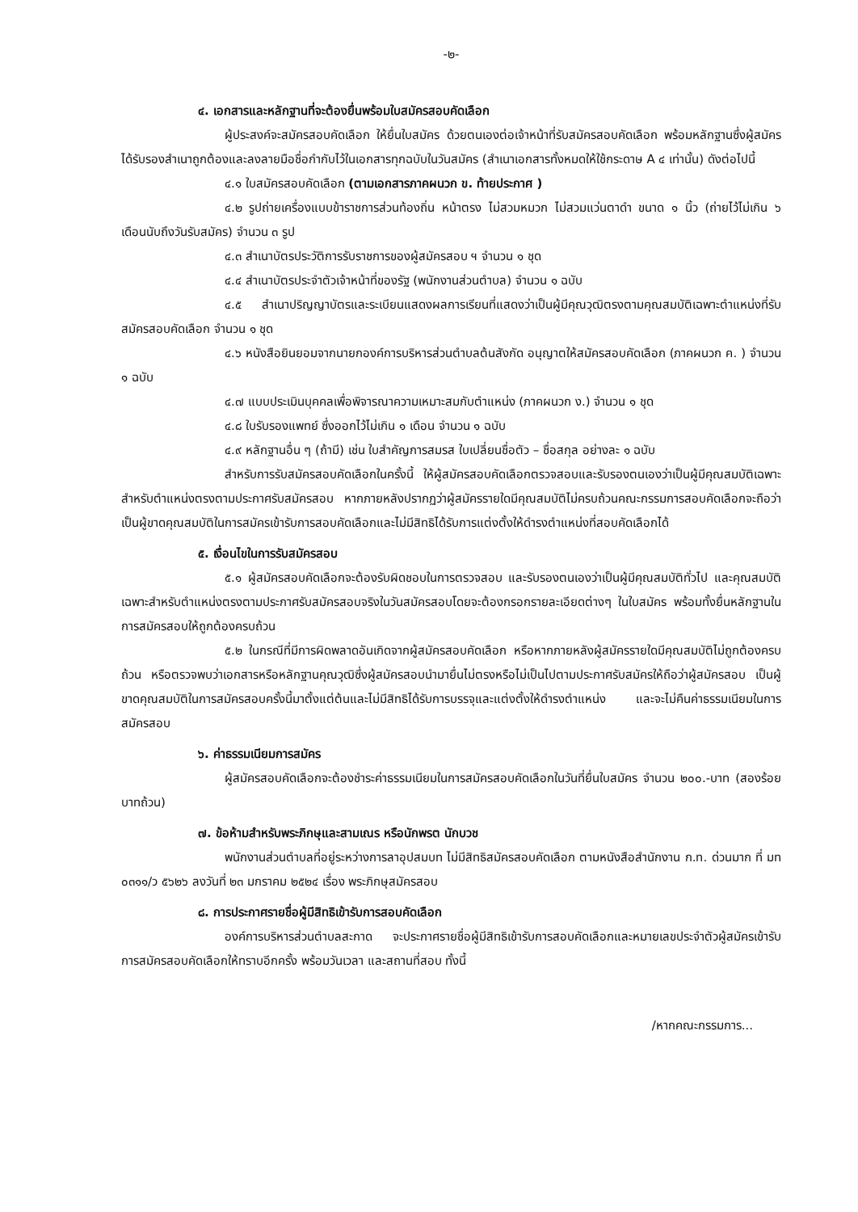-๒-
๔. เอกสารและหลักฐานที่จะต้องยื่นพร้อมใบสมัครสอบคัดเลือก
ผู้ประสงค์จะสมัครสอบคัดเลือก ให้ยื่นใบสมัคร ด้วยตนเองต่อเจ้าหน้าที่รับสมัครสอบคัดเลือก พร้อมหลักฐานซึ่งผู้สมัครได้รับรองสำเนาถูกต้องและลงลายมือชื่อกำกับไว้ในเอกสารทุกฉบับในวันสมัคร (สำเนาเอกสารทั้งหมดให้ใช้กระดาษ A ๔ เท่านั้น) ดังต่อไปนี้
๔.๑ ใบสมัครสอบคัดเลือก (ตามเอกสารภาคผนวก ข. ท้ายประกาศ )
๔.๒ รูปถ่ายเครื่องแบบข้าราชการส่วนท้องถิ่น หน้าตรง ไม่สวมหมวก ไม่สวมแว่นตาดำ ขนาด ๑ นิ้ว (ถ่ายไว้ไม่เกิน ๖ เดือนนับถึงวันรับสมัคร) จำนวน ๓ รูป
๔.๓ สำเนาบัตรประวัติการรับราชการของผู้สมัครสอบ ฯ จำนวน ๑ ชุด
๔.๔ สำเนาบัตรประจำตัวเจ้าหน้าที่ของรัฐ (พนักงานส่วนตำบล) จำนวน ๑ ฉบับ
๔.๕ สำเนาปริญญาบัตรและระเบียนแสดงผลการเรียนที่แสดงว่าเป็นผู้มีคุณวุฒิตรงตามคุณสมบัติเฉพาะตำแหน่งที่รับสมัครสอบคัดเลือก จำนวน ๑ ชุด
๔.๖ หนังสือยินยอมจากนายกองค์การบริหารส่วนตำบลต้นสังกัด อนุญาตให้สมัครสอบคัดเลือก (ภาคผนวก ค. ) จำนวน ๑ ฉบับ
๔.๗ แบบประเมินบุคคลเพื่อพิจารณาความเหมาะสมกับตำแหน่ง (ภาคผนวก ง.) จำนวน ๑ ชุด
๔.๘ ใบรับรองแพทย์ ซึ่งออกไว้ไม่เกิน ๑ เดือน จำนวน ๑ ฉบับ
๔.๙ หลักฐานอื่น ๆ (ถ้ามี) เช่น ใบสำคัญการสมรส ใบเปลี่ยนชื่อตัว – ชื่อสกุล อย่างละ ๑ ฉบับ
สำหรับการรับสมัครสอบคัดเลือกในครั้งนี้ ให้ผู้สมัครสอบคัดเลือกตรวจสอบและรับรองตนเองว่าเป็นผู้มีคุณสมบัติเฉพาะสำหรับตำแหน่งตรงตามประกาศรับสมัครสอบ หากภายหลังปรากฏว่าผู้สมัครรายใดมีคุณสมบัติไม่ครบถ้วนคณะกรรมการสอบคัดเลือกจะถือว่าเป็นผู้ขาดคุณสมบัติในการสมัครเข้ารับการสอบคัดเลือกและไม่มีสิทธิได้รับการแต่งตั้งให้ดำรงตำแหน่งที่สอบคัดเลือกได้
๕. เงื่อนไขในการรับสมัครสอบ
๕.๑ ผู้สมัครสอบคัดเลือกจะต้องรับผิดชอบในการตรวจสอบ และรับรองตนเองว่าเป็นผู้มีคุณสมบัติทั่วไป และคุณสมบัติเฉพาะสำหรับตำแหน่งตรงตามประกาศรับสมัครสอบจริงในวันสมัครสอบโดยจะต้องกรอกรายละเอียดต่างๆ ในใบสมัคร พร้อมทั้งยื่นหลักฐานในการสมัครสอบให้ถูกต้องครบถ้วน
๕.๒ ในกรณีที่มีการผิดพลาดอันเกิดจากผู้สมัครสอบคัดเลือก หรือหากภายหลังผู้สมัครรายใดมีคุณสมบัติไม่ถูกต้องครบถ้วน หรือตรวจพบว่าเอกสารหรือหลักฐานคุณวุฒิซึ่งผู้สมัครสอบนำมายื่นไม่ตรงหรือไม่เป็นไปตามประกาศรับสมัครให้ถือว่าผู้สมัครสอบ เป็นผู้ขาดคุณสมบัติในการสมัครสอบครั้งนี้มาตั้งแต่ต้นและไม่มีสิทธิได้รับการบรรจุและแต่งตั้งให้ดำรงตำแหน่ง และจะไม่คืนค่าธรรมเนียมในการสมัครสอบ
๖. ค่าธรรมเนียมการสมัคร
ผู้สมัครสอบคัดเลือกจะต้องชำระค่าธรรมเนียมในการสมัครสอบคัดเลือกในวันที่ยื่นใบสมัคร จำนวน ๒๐๐.-บาท (สองร้อยบาทถ้วน)
๗. ข้อห้ามสำหรับพระภิกษุและสามเณร หรือนักพรต นักบวช
พนักงานส่วนตำบลที่อยู่ระหว่างการลาอุปสมบท ไม่มีสิทธิสมัครสอบคัดเลือก ตามหนังสือสำนักงาน ก.ท. ด่วนมาก ที่ มท ๐๓๑๑/ว ๕๖๒๖ ลงวันที่ ๒๓ มกราคม ๒๕๒๔ เรื่อง พระภิกษุสมัครสอบ
๘. การประกาศรายชื่อผู้มีสิทธิเข้ารับการสอบคัดเลือก
องค์การบริหารส่วนตำบลสะกาด จะประกาศรายชื่อผู้มีสิทธิเข้ารับการสอบคัดเลือกและหมายเลขประจำตัวผู้สมัครเข้ารับการสมัครสอบคัดเลือกให้ทราบอีกครั้ง พร้อมวันเวลา และสถานที่สอบ ทั้งนี้
/หากคณะกรรมการ...